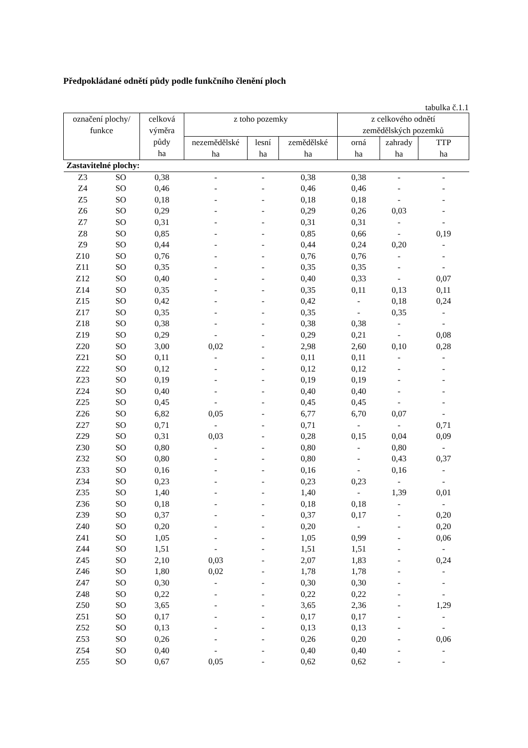Předpokládané odnětí půdy podle funkčního členění ploch
tabulka č.1.1
| označení plochy/ funkce | | celková výměra půdy ha | z toho pozemky | | | z celkového odnětí zemědělských pozemků | | |
| --- | --- | --- | --- | --- | --- | --- | --- | --- |
| | | | nezemědělské ha | lesní ha | zemědělské ha | orná ha | zahrady ha | TTP ha |
| Zastavitelné plochy: | | | | | | | | |
| Z3 | SO | 0,38 | - | - | 0,38 | 0,38 | - | - |
| Z4 | SO | 0,46 | - | - | 0,46 | 0,46 | - | - |
| Z5 | SO | 0,18 | - | - | 0,18 | 0,18 | - | - |
| Z6 | SO | 0,29 | - | - | 0,29 | 0,26 | 0,03 | - |
| Z7 | SO | 0,31 | - | - | 0,31 | 0,31 | - | - |
| Z8 | SO | 0,85 | - | - | 0,85 | 0,66 | - | 0,19 |
| Z9 | SO | 0,44 | - | - | 0,44 | 0,24 | 0,20 | - |
| Z10 | SO | 0,76 | - | - | 0,76 | 0,76 | - | - |
| Z11 | SO | 0,35 | - | - | 0,35 | 0,35 | - | - |
| Z12 | SO | 0,40 | - | - | 0,40 | 0,33 | - | 0,07 |
| Z14 | SO | 0,35 | - | - | 0,35 | 0,11 | 0,13 | 0,11 |
| Z15 | SO | 0,42 | - | - | 0,42 | - | 0,18 | 0,24 |
| Z17 | SO | 0,35 | - | - | 0,35 | - | 0,35 | - |
| Z18 | SO | 0,38 | - | - | 0,38 | 0,38 | - | - |
| Z19 | SO | 0,29 | - | - | 0,29 | 0,21 | - | 0,08 |
| Z20 | SO | 3,00 | 0,02 | - | 2,98 | 2,60 | 0,10 | 0,28 |
| Z21 | SO | 0,11 | - | - | 0,11 | 0,11 | - | - |
| Z22 | SO | 0,12 | - | - | 0,12 | 0,12 | - | - |
| Z23 | SO | 0,19 | - | - | 0,19 | 0,19 | - | - |
| Z24 | SO | 0,40 | - | - | 0,40 | 0,40 | - | - |
| Z25 | SO | 0,45 | - | - | 0,45 | 0,45 | - | - |
| Z26 | SO | 6,82 | 0,05 | - | 6,77 | 6,70 | 0,07 | - |
| Z27 | SO | 0,71 | - | - | 0,71 | - | - | 0,71 |
| Z29 | SO | 0,31 | 0,03 | - | 0,28 | 0,15 | 0,04 | 0,09 |
| Z30 | SO | 0,80 | - | - | 0,80 | - | 0,80 | - |
| Z32 | SO | 0,80 | - | - | 0,80 | - | 0,43 | 0,37 |
| Z33 | SO | 0,16 | - | - | 0,16 | - | 0,16 | - |
| Z34 | SO | 0,23 | - | - | 0,23 | 0,23 | - | - |
| Z35 | SO | 1,40 | - | - | 1,40 | - | 1,39 | 0,01 |
| Z36 | SO | 0,18 | - | - | 0,18 | 0,18 | - | - |
| Z39 | SO | 0,37 | - | - | 0,37 | 0,17 | - | 0,20 |
| Z40 | SO | 0,20 | - | - | 0,20 | - | - | 0,20 |
| Z41 | SO | 1,05 | - | - | 1,05 | 0,99 | - | 0,06 |
| Z44 | SO | 1,51 | - | - | 1,51 | 1,51 | - | - |
| Z45 | SO | 2,10 | 0,03 | - | 2,07 | 1,83 | - | 0,24 |
| Z46 | SO | 1,80 | 0,02 | - | 1,78 | 1,78 | - | - |
| Z47 | SO | 0,30 | - | - | 0,30 | 0,30 | - | - |
| Z48 | SO | 0,22 | - | - | 0,22 | 0,22 | - | - |
| Z50 | SO | 3,65 | - | - | 3,65 | 2,36 | - | 1,29 |
| Z51 | SO | 0,17 | - | - | 0,17 | 0,17 | - | - |
| Z52 | SO | 0,13 | - | - | 0,13 | 0,13 | - | - |
| Z53 | SO | 0,26 | - | - | 0,26 | 0,20 | - | 0,06 |
| Z54 | SO | 0,40 | - | - | 0,40 | 0,40 | - | - |
| Z55 | SO | 0,67 | 0,05 | - | 0,62 | 0,62 | - | - |